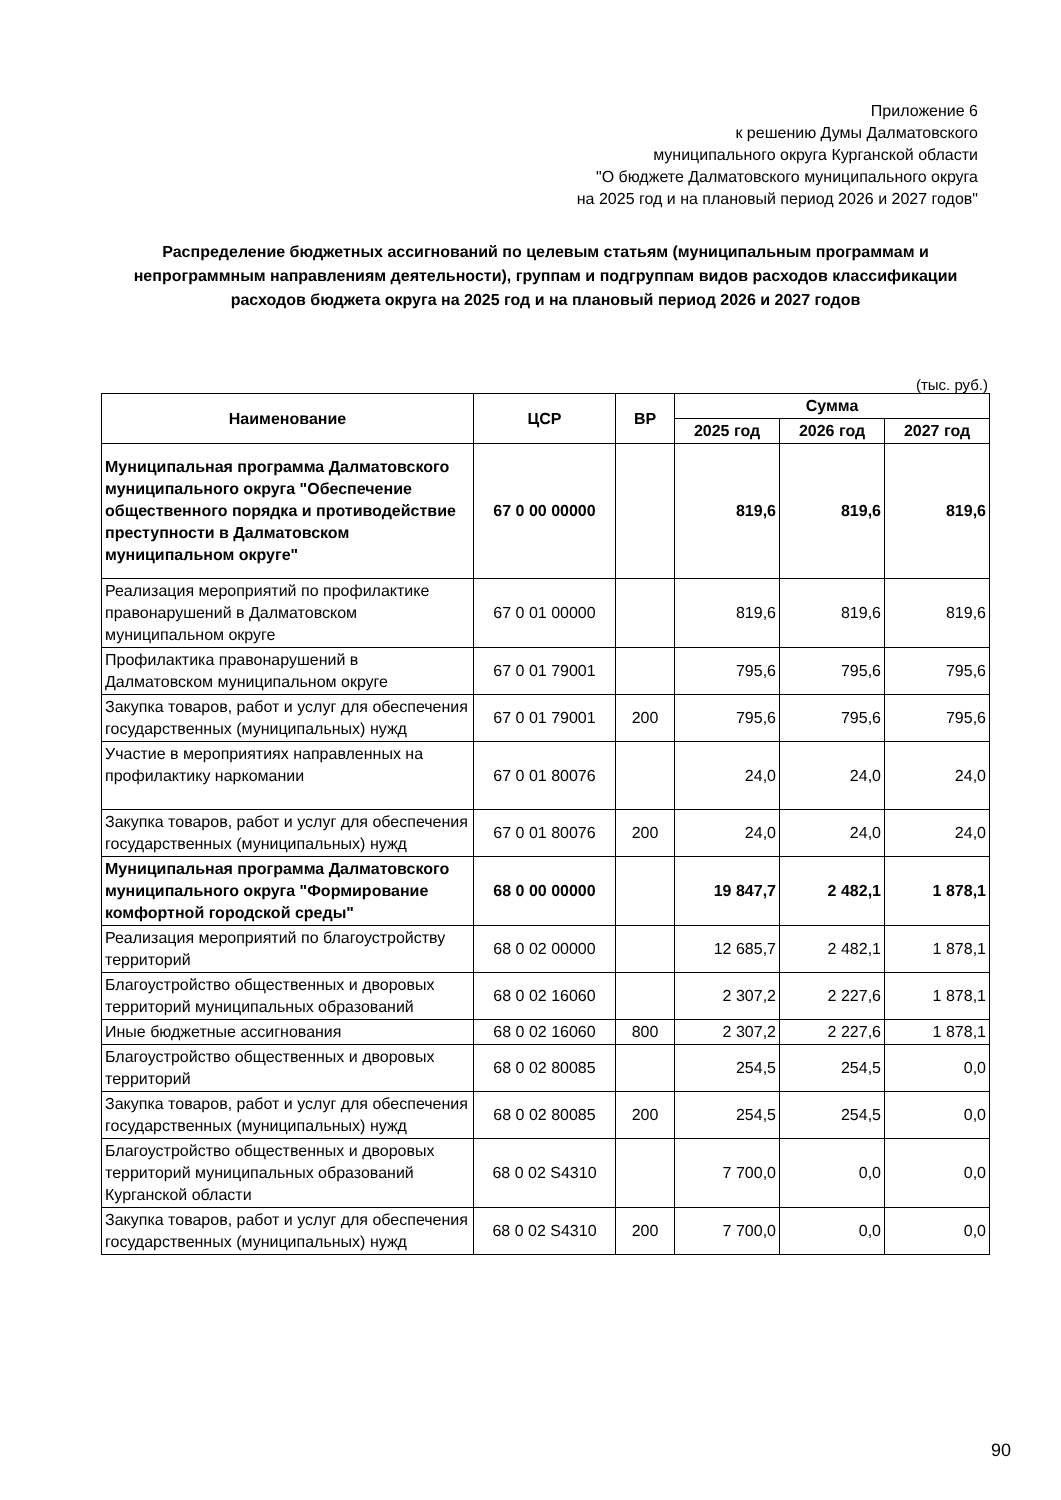Приложение 6
к решению Думы Далматовского
муниципального округа Курганской области
"О бюджете Далматовского муниципального округа
на 2025 год и на плановый период 2026 и 2027 годов"
Распределение бюджетных ассигнований по целевым статьям (муниципальным программам и непрограммным направлениям деятельности), группам и подгруппам видов расходов классификации расходов бюджета округа на 2025 год и на плановый период 2026 и 2027 годов
(тыс. руб.)
| Наименование | ЦСР | ВР | Сумма | | |
| --- | --- | --- | --- | --- | --- |
| | | | 2025 год | 2026 год | 2027 год |
| Муниципальная программа Далматовского муниципального округа "Обеспечение общественного порядка и противодействие преступности в Далматовском муниципальном округе" | 67 0 00 00000 | | 819,6 | 819,6 | 819,6 |
| Реализация мероприятий по профилактике правонарушений в Далматовском муниципальном округе | 67 0 01 00000 | | 819,6 | 819,6 | 819,6 |
| Профилактика правонарушений в Далматовском муниципальном округе | 67 0 01 79001 | | 795,6 | 795,6 | 795,6 |
| Закупка товаров, работ и услуг для обеспечения государственных (муниципальных) нужд | 67 0 01 79001 | 200 | 795,6 | 795,6 | 795,6 |
| Участие в мероприятиях направленных на профилактику наркомании | 67 0 01 80076 | | 24,0 | 24,0 | 24,0 |
| Закупка товаров, работ и услуг для обеспечения государственных (муниципальных) нужд | 67 0 01 80076 | 200 | 24,0 | 24,0 | 24,0 |
| Муниципальная программа Далматовского муниципального округа "Формирование комфортной городской среды" | 68 0 00 00000 | | 19 847,7 | 2 482,1 | 1 878,1 |
| Реализация мероприятий по благоустройству территорий | 68 0 02 00000 | | 12 685,7 | 2 482,1 | 1 878,1 |
| Благоустройство общественных и дворовых территорий муниципальных образований | 68 0 02 16060 | | 2 307,2 | 2 227,6 | 1 878,1 |
| Иные бюджетные ассигнования | 68 0 02 16060 | 800 | 2 307,2 | 2 227,6 | 1 878,1 |
| Благоустройство общественных и дворовых территорий | 68 0 02 80085 | | 254,5 | 254,5 | 0,0 |
| Закупка товаров, работ и услуг для обеспечения государственных (муниципальных) нужд | 68 0 02 80085 | 200 | 254,5 | 254,5 | 0,0 |
| Благоустройство общественных и дворовых территорий муниципальных образований Курганской области | 68 0 02 S4310 | | 7 700,0 | 0,0 | 0,0 |
| Закупка товаров, работ и услуг для обеспечения государственных (муниципальных) нужд | 68 0 02 S4310 | 200 | 7 700,0 | 0,0 | 0,0 |
90